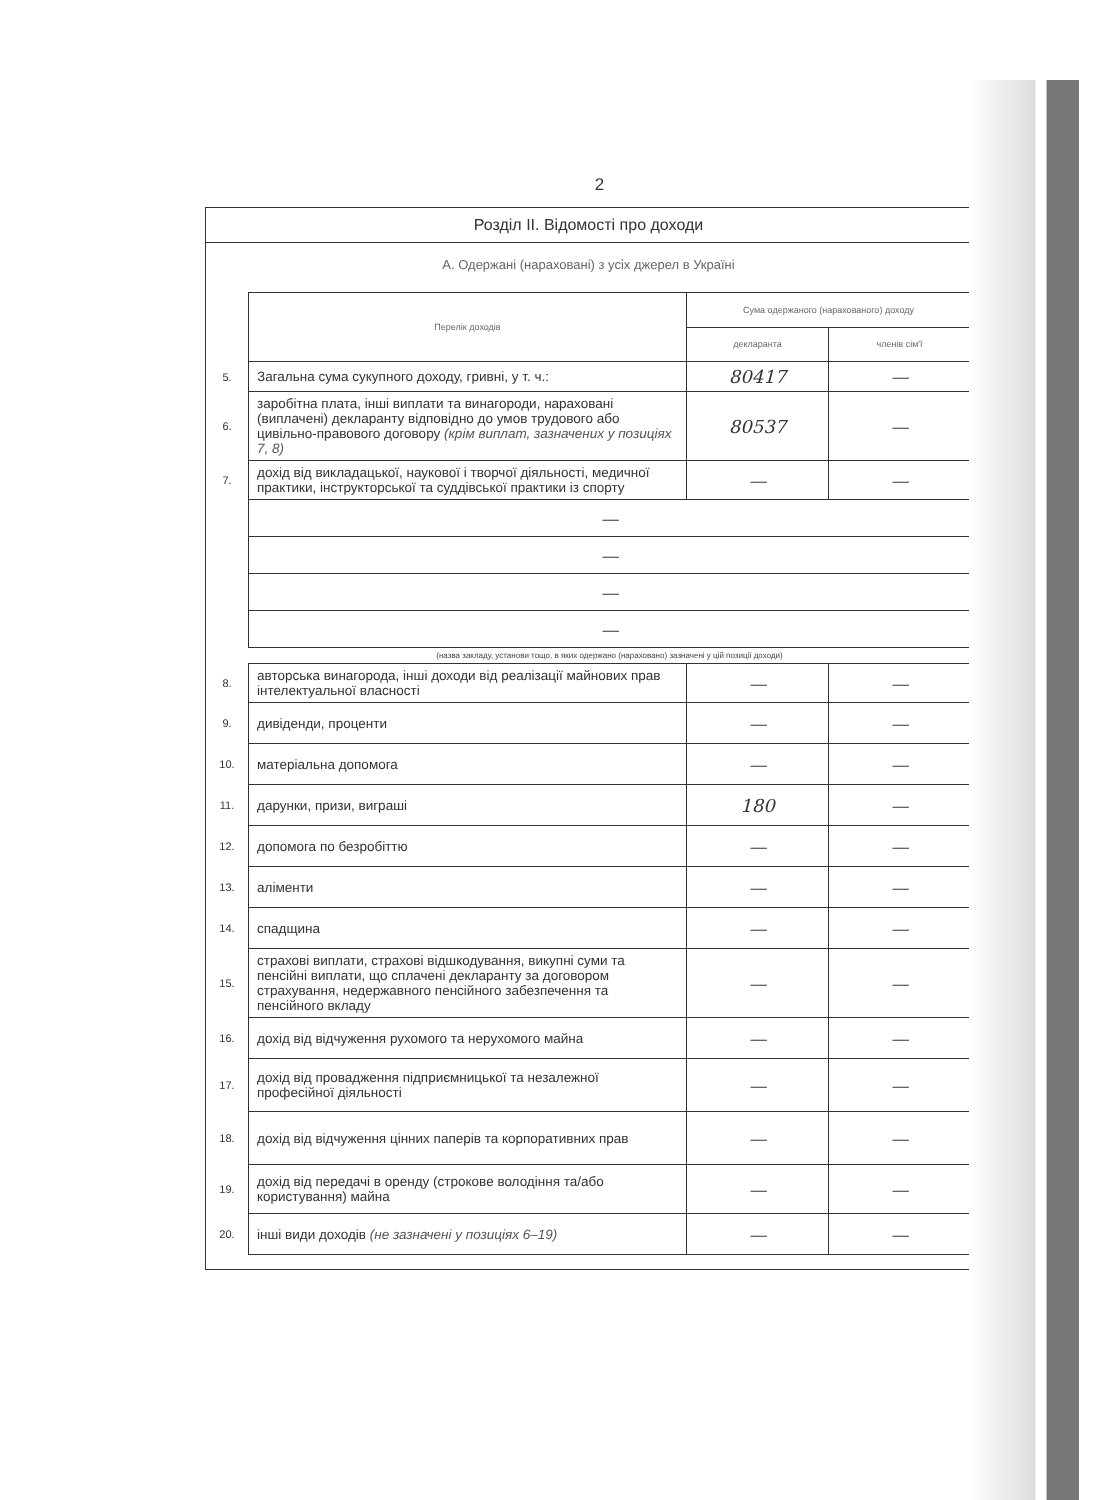2
Розділ ІІ. Відомості про доходи
А. Одержані (нараховані) з усіх джерел в Україні
| | Перелік доходів | Сума одержаного (нарахованого) доходу | |
| | | декларанта | членів сім'ї |
| 5. | Загальна сума сукупного доходу, гривні, у т. ч.: | 80417 | — |
| 6. | заробітна плата, інші виплати та винагороди, нараховані (виплачені) декларанту відповідно до умов трудового або цивільно-правового договору (крім виплат, зазначених у позиціях 7, 8) | 80537 | — |
| 7. | дохід від викладацької, наукової і творчої діяльності, медичної практики, інструкторської та суддівської практики із спорту | — | — |
| | — | | |
| | — | | |
| | — | | |
| | — | | |
| | (назва закладу, установи тощо, в яких одержано (нараховано) зазначені у цій позиції доходи) | | |
| 8. | авторська винагорода, інші доходи від реалізації майнових прав інтелектуальної власності | — | — |
| 9. | дивіденди, проценти | — | — |
| 10. | матеріальна допомога | — | — |
| 11. | дарунки, призи, виграші | 180 | — |
| 12. | допомога по безробіттю | — | — |
| 13. | аліменти | — | — |
| 14. | спадщина | — | — |
| 15. | страхові виплати, страхові відшкодування, викупні суми та пенсійні виплати, що сплачені декларанту за договором страхування, недержавного пенсійного забезпечення та пенсійного вкладу | — | — |
| 16. | дохід від відчуження рухомого та нерухомого майна | — | — |
| 17. | дохід від провадження підприємницької та незалежної професійної діяльності | — | — |
| 18. | дохід від відчуження цінних паперів та корпоративних прав | — | — |
| 19. | дохід від передачі в оренду (строкове володіння та/або користування) майна | — | — |
| 20. | інші види доходів (не зазначені у позиціях 6–19) | — | — |